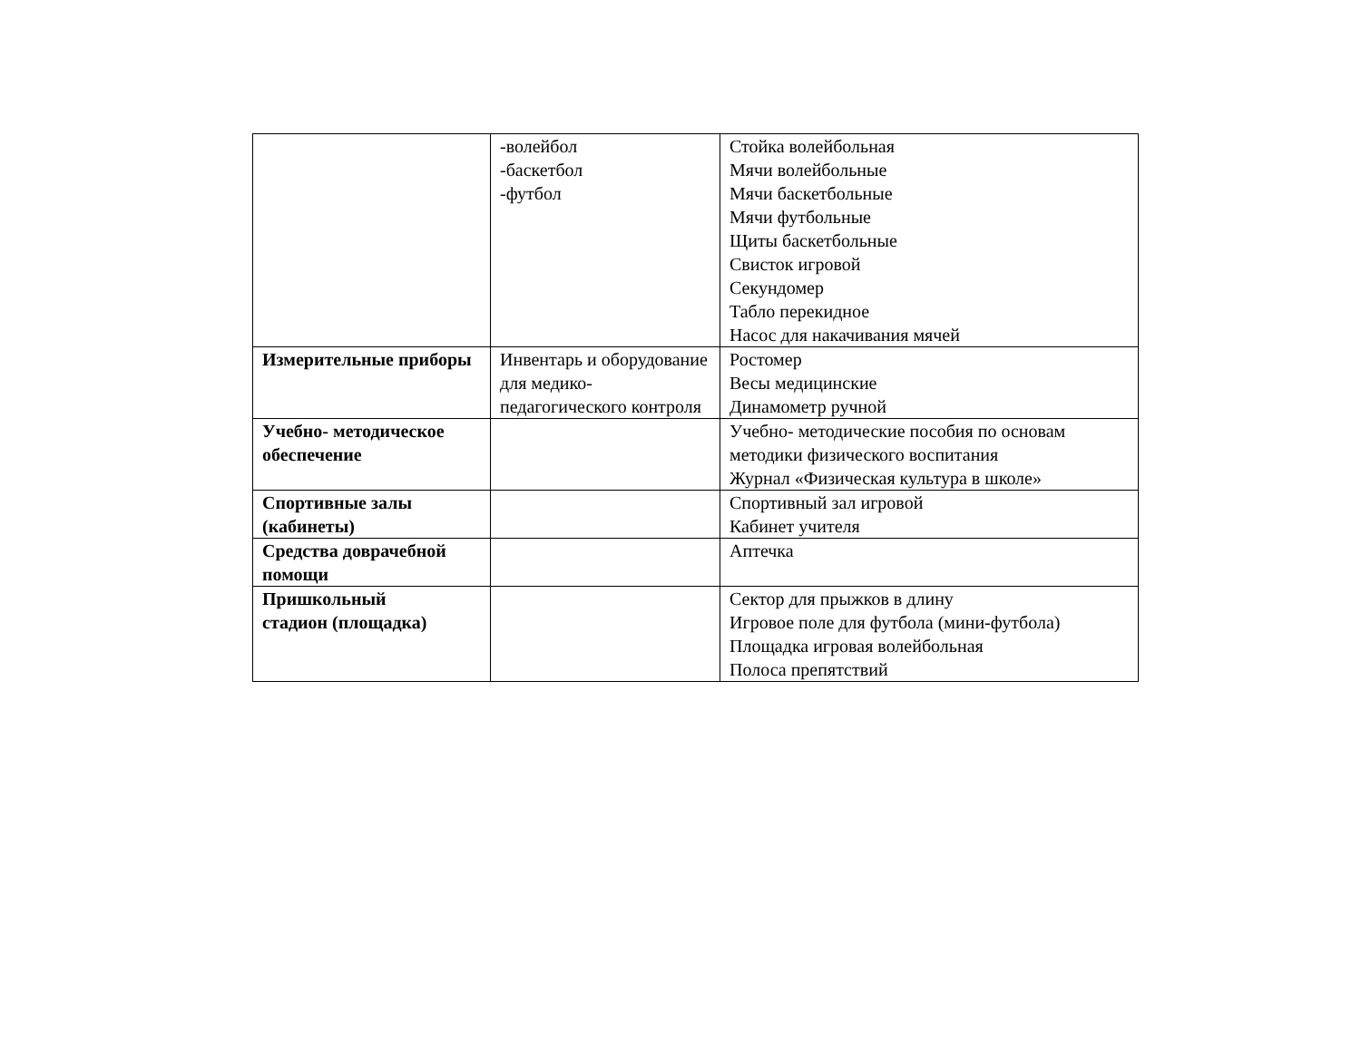| | -волейбол -баскетбол -футбол | Стойка волейбольная Мячи волейбольные Мячи баскетбольные Мячи футбольные Щиты баскетбольные Свисток игровой Секундомер Табло перекидное Насос для накачивания мячей |
| Измерительные приборы | Инвентарь и оборудование для медико-педагогического контроля | Ростомер Весы медицинские Динамометр ручной |
| Учебно- методическое обеспечение | | Учебно- методические пособия по основам методики физического воспитания Журнал «Физическая культура в школе» |
| Спортивные залы (кабинеты) | | Спортивный зал игровой Кабинет учителя |
| Средства доврачебной помощи | | Аптечка |
| Пришкольный стадион (площадка) | | Сектор для прыжков в длину Игровое поле для футбола (мини-футбола) Площадка игровая волейбольная Полоса препятствий |